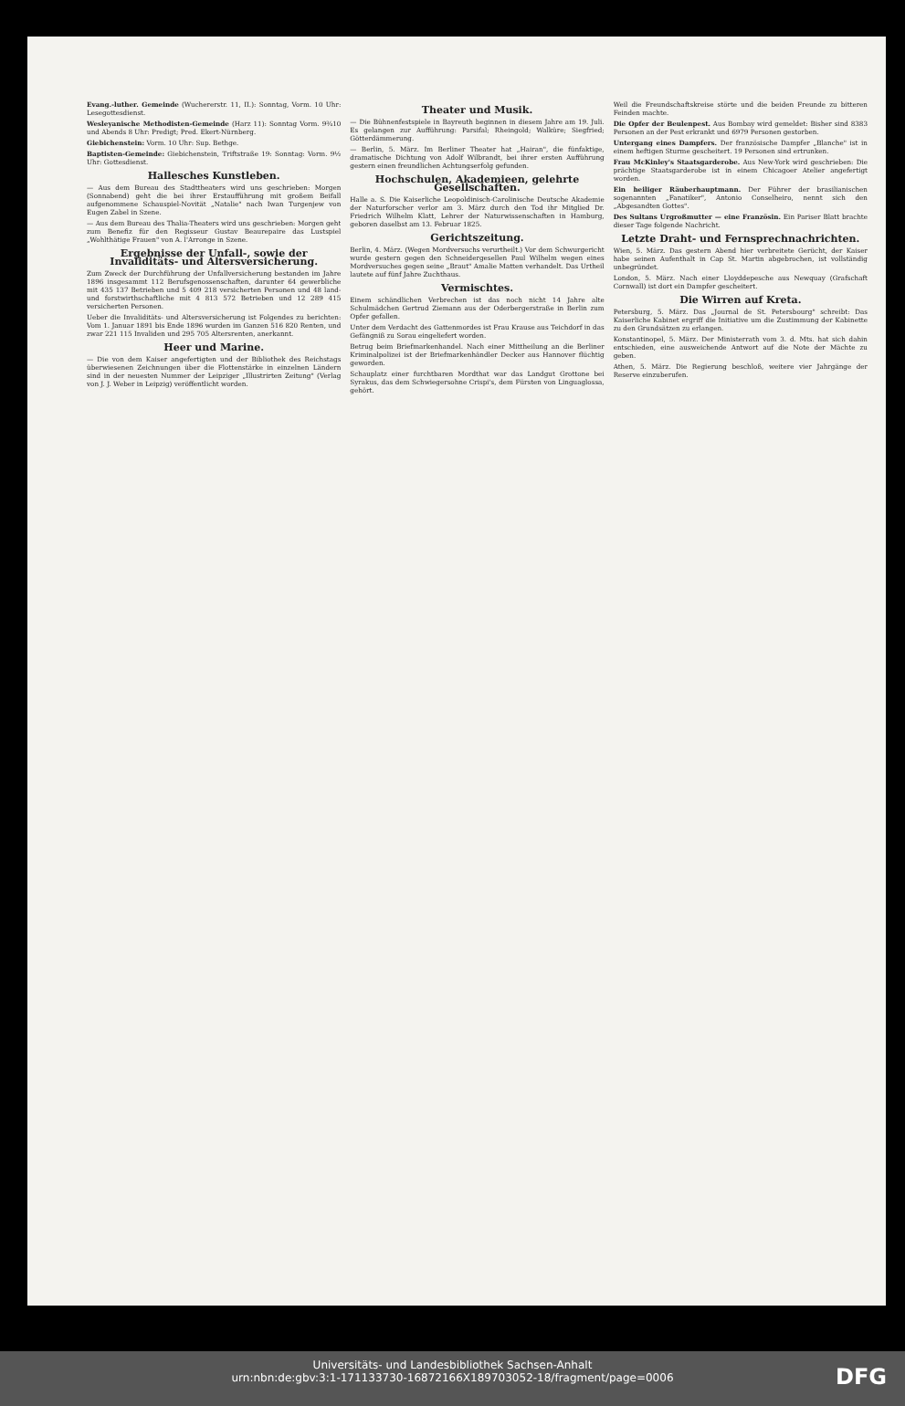Evang.-luther. Gemeinde (Wuchererstr. 11, II.): Sonntag, Vorm. 10 Uhr: Lesegottesdienst.
Wesleyanische Methodisten-Gemeinde (Harz 11): Sonntag Vorm. 9¾10 und Abends 8 Uhr: Predigt; Pred. Ekert-Nürnberg.
Giebichenstein: Vorm. 10 Uhr: Sup. Bethge.
Baptisten-Gemeinde: Giebichenstein, Triftstraße 19: Sonntag: Vorm. 9½ Uhr: Gottesdienst.
Hallesches Kunstleben.
— Aus dem Bureau des Stadttheaters wird uns geschrieben: Morgen (Sonnabend) geht die bei ihrer Erstaufführung mit großem Beifall aufgenommene Schauspiel-Novität „Natalie" nach Iwan Turgenjew von Eugen Zabel in Szene.
— Aus dem Bureau des Thalia-Theaters wird uns geschrieben: Morgen geht zum Benefiz für den Regisseur Gustav Beaurepaire das Lustspiel „Wohlthätige Frauen" von A. l'Arronge in Szene.
Ergebnisse der Unfall-, sowie der Invaliditäts- und Altersversicherung.
Zum Zweck der Durchführung der Unfallversicherung bestanden im Jahre 1896 insgesammt 112 Berufsgenossenschaften, darunter 64 gewerbliche mit 435 137 Betrieben und 5 409 218 versicherten Personen und 48 land- und forstwirthschaftliche mit 4 813 572 Betrieben und 12 289 415 versicherten Personen.
Ueber die Invaliditäts- und Altersversicherung ist Folgendes zu berichten: Vom 1. Januar 1891 bis Ende 1896 wurden im Ganzen 516 820 Renten, und zwar 221 115 Invaliden und 295 705 Altersrenten, anerkannt.
Heer und Marine.
— Die von dem Kaiser angefertigten und der Bibliothek des Reichstags überwiesenen Zeichnungen über die Flottenstärke in einzelnen Ländern sind in der neuesten Nummer der Leipziger „Illustrirten Zeitung" (Verlag von J. J. Weber in Leipzig) veröffentlicht worden.
Theater und Musik.
— Die Bühnenfestspiele in Bayreuth beginnen in diesem Jahre am 19. Juli. Es gelangen zur Aufführung: Parsifal; Rheingold; Walküre; Siegfried; Götterdämmerung.
— Berlin, 5. März. Im Berliner Theater hat „Hairan", die fünfaktige, dramatische Dichtung von Adolf Wilbrandt, bei ihrer ersten Aufführung gestern einen freundlichen Achtungserfolg gefunden.
Hochschulen, Akademieen, gelehrte Gesellschaften.
Halle a. S. Die Kaiserliche Leopoldinisch-Carolinische Deutsche Akademie der Naturforscher verlor am 3. März durch den Tod ihr Mitglied Dr. Friedrich Wilhelm Klatt, Lehrer der Naturwissenschaften in Hamburg, geboren daselbst am 13. Februar 1825.
Gerichtszeitung.
Berlin, 4. März. (Wegen Mordversuchs verurtheilt.) Vor dem Schwurgericht wurde gestern gegen den Schneidergesellen Paul Wilhelm wegen eines Mordversuches gegen seine „Braut" Amalie Matten verhandelt. Das Urtheil lautete auf fünf Jahre Zuchthaus.
Vermischtes.
Einem schändlichen Verbrechen ist das noch nicht 14 Jahre alte Schulmädchen Gertrud Ziemann aus der Oderbergerstraße in Berlin zum Opfer gefallen.
Unter dem Verdacht des Gattenmordes ist Frau Krause aus Teichdorf in das Gefängniß zu Sorau eingeliefert worden.
Betrug beim Briefmarkenhandel. Nach einer Mittheilung an die Berliner Kriminalpolizei ist der Briefmarkenhändler Decker aus Hannover flüchtig geworden.
Schauplatz einer furchtbaren Mordthat war das Landgut Grottone bei Syrakus, das dem Schwiegersohne Crispi's, dem Fürsten von Linguaglossa, gehört.
Weil die Freundschaftskreise störte und die beiden Freunde zu bitteren Feinden machte.
Die Opfer der Beulenpest. Aus Bombay wird gemeldet: Bisher sind 8383 Personen an der Pest erkrankt und 6979 Personen gestorben.
Untergang eines Dampfers. Der französische Dampfer „Blanche" ist in einem heftigen Sturme gescheitert. 19 Personen sind ertrunken.
Frau McKinley's Staatsgarderobe. Aus New-York wird geschrieben: Die prächtige Staatsgarderobe ist in einem Chicagoer Atelier angefertigt worden.
Ein heiliger Räuberhauptmann. Der Führer der brasilianischen sogenannten „Fanatiker", Antonio Conselheiro, nennt sich den „Abgesandten Gottes".
Des Sultans Urgroßmutter — eine Französin. Ein Pariser Blatt brachte dieser Tage folgende Nachricht.
Letzte Draht- und Fernsprechnachrichten.
Wien, 5. März. Das gestern Abend hier verbreitete Gerücht, der Kaiser habe seinen Aufenthalt in Cap St. Martin abgebrochen, ist vollständig unbegründet.
London, 5. März. Nach einer Lloyddepesche aus Newquay (Grafschaft Cornwall) ist dort ein Dampfer gescheitert.
Die Wirren auf Kreta.
Petersburg, 5. März. Das „Journal de St. Petersbourg" schreibt: Das Kaiserliche Kabinet ergriff die Initiative um die Zustimmung der Kabinette zu den Grundsätzen zu erlangen.
Konstantinopel, 5. März. Der Ministerrath vom 3. d. Mts. hat sich dahin entschieden, eine ausweichende Antwort auf die Note der Mächte zu geben.
Athen, 5. März. Die Regierung beschloß, weitere vier Jahrgänge der Reserve einzuberufen.
Universitäts- und Landesbibliothek Sachsen-Anhalt
urn:nbn:de:gbv:3:1-171133730-16872166X189703052-18/fragment/page=0006
DFG